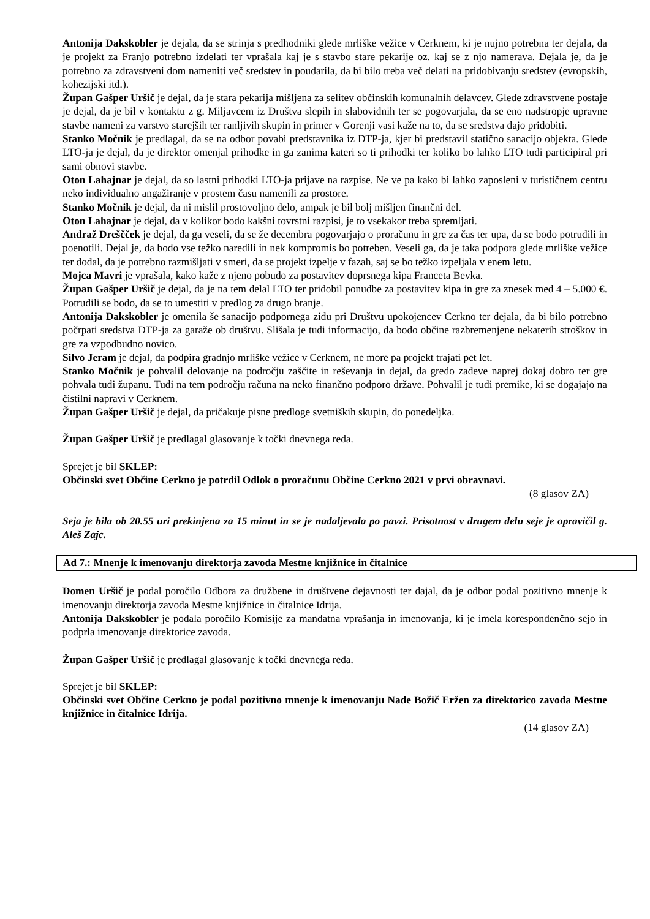Antonija Dakskobler je dejala, da se strinja s predhodniki glede mrliške vežice v Cerknem, ki je nujno potrebna ter dejala, da je projekt za Franjo potrebno izdelati ter vprašala kaj je s stavbo stare pekarije oz. kaj se z njo namerava. Dejala je, da je potrebno za zdravstveni dom nameniti več sredstev in poudarila, da bi bilo treba več delati na pridobivanju sredstev (evropskih, kohezijski itd.).
Župan Gašper Uršič je dejal, da je stara pekarija mišljena za selitev občinskih komunalnih delavcev. Glede zdravstvene postaje je dejal, da je bil v kontaktu z g. Miljavcem iz Društva slepih in slabovidnih ter se pogovarjala, da se eno nadstropje upravne stavbe nameni za varstvo starejših ter ranljivih skupin in primer v Gorenji vasi kaže na to, da se sredstva dajo pridobiti.
Stanko Močnik je predlagal, da se na odbor povabi predstavnika iz DTP-ja, kjer bi predstavil statično sanacijo objekta. Glede LTO-ja je dejal, da je direktor omenjal prihodke in ga zanima kateri so ti prihodki ter koliko bo lahko LTO tudi participiral pri sami obnovi stavbe.
Oton Lahajnar je dejal, da so lastni prihodki LTO-ja prijave na razpise. Ne ve pa kako bi lahko zaposleni v turističnem centru neko individualno angažiranje v prostem času namenili za prostore.
Stanko Močnik je dejal, da ni mislil prostovoljno delo, ampak je bil bolj mišljen finančni del.
Oton Lahajnar je dejal, da v kolikor bodo kakšni tovrstni razpisi, je to vsekakor treba spremljati.
Andraž Dreščček je dejal, da ga veseli, da se že decembra pogovarjajo o proračunu in gre za čas ter upa, da se bodo potrudili in poenotili. Dejal je, da bodo vse težko naredili in nek kompromis bo potreben. Veseli ga, da je taka podpora glede mrliške vežice ter dodal, da je potrebno razmišljati v smeri, da se projekt izpelje v fazah, saj se bo težko izpeljala v enem letu.
Mojca Mavri je vprašala, kako kaže z njeno pobudo za postavitev doprsnega kipa Franceta Bevka.
Župan Gašper Uršič je dejal, da je na tem delal LTO ter pridobil ponudbe za postavitev kipa in gre za znesek med 4 – 5.000 €. Potrudili se bodo, da se to umestiti v predlog za drugo branje.
Antonija Dakskobler je omenila še sanacijo podpornega zidu pri Društvu upokojencev Cerkno ter dejala, da bi bilo potrebno počrpati sredstva DTP-ja za garaže ob društvu. Slišala je tudi informacijo, da bodo občine razbremenjene nekaterih stroškov in gre za vzpodbudno novico.
Silvo Jeram je dejal, da podpira gradnjo mrliške vežice v Cerknem, ne more pa projekt trajati pet let.
Stanko Močnik je pohvalil delovanje na področju zaščite in reševanja in dejal, da gredo zadeve naprej dokaj dobro ter gre pohvala tudi županu. Tudi na tem področju računa na neko finančno podporo države. Pohvalil je tudi premike, ki se dogajajo na čistilni napravi v Cerknem.
Župan Gašper Uršič je dejal, da pričakuje pisne predloge svetniških skupin, do ponedeljka.
Župan Gašper Uršič je predlagal glasovanje k točki dnevnega reda.
Sprejet je bil SKLEP:
Občinski svet Občine Cerkno je potrdil Odlok o proračunu Občine Cerkno 2021 v prvi obravnavi.
(8 glasov ZA)
Seja je bila ob 20.55 uri prekinjena za 15 minut in se je nadaljevala po pavzi. Prisotnost v drugem delu seje je opravičil g. Aleš Zajc.
Ad 7.: Mnenje k imenovanju direktorja zavoda Mestne knjižnice in čitalnice
Domen Uršič je podal poročilo Odbora za družbene in društvene dejavnosti ter dajal, da je odbor podal pozitivno mnenje k imenovanju direktorja zavoda Mestne knjižnice in čitalnice Idrija.
Antonija Dakskobler je podala poročilo Komisije za mandatna vprašanja in imenovanja, ki je imela korespondenčno sejo in podprla imenovanje direktorice zavoda.
Župan Gašper Uršič je predlagal glasovanje k točki dnevnega reda.
Sprejet je bil SKLEP:
Občinski svet Občine Cerkno je podal pozitivno mnenje k imenovanju Nade Božič Eržen za direktorico zavoda Mestne knjižnice in čitalnice Idrija.
(14 glasov ZA)